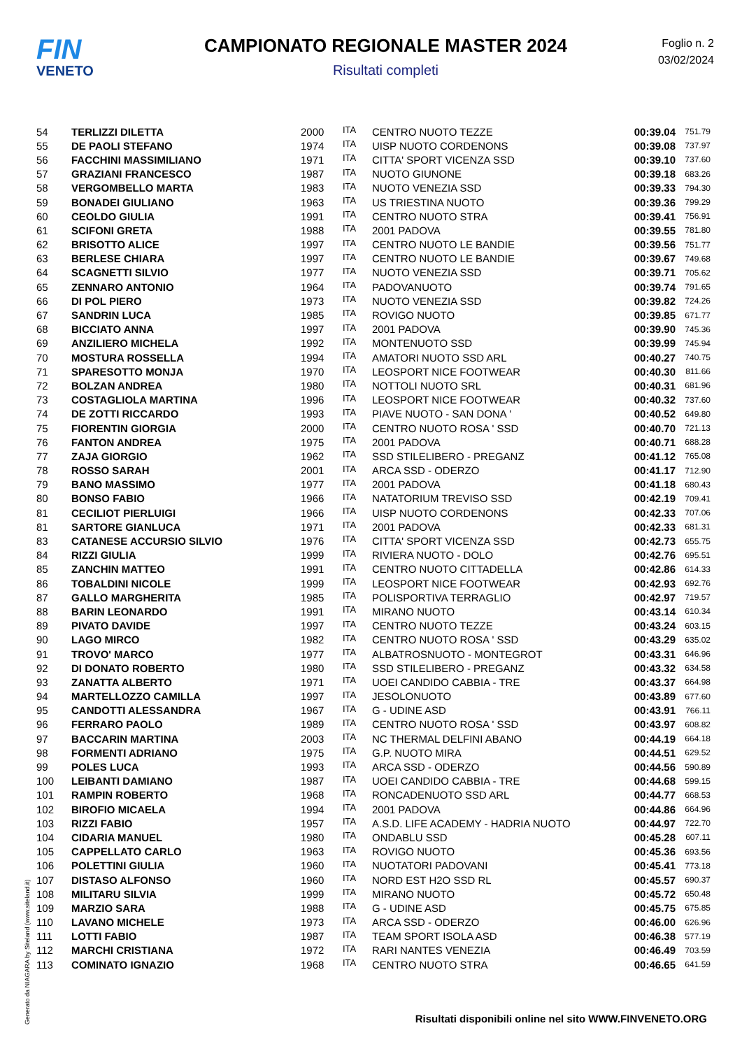FIN
VENETO
CAMPIONATO REGIONALE MASTER 2024
Risultati completi
Foglio n. 2
03/02/2024
| 54 | TERLIZZI DILETTA | 2000 | ITA | CENTRO NUOTO TEZZE | 00:39.04 | 751.79 |
| 55 | DE PAOLI STEFANO | 1974 | ITA | UISP NUOTO CORDENONS | 00:39.08 | 737.97 |
| 56 | FACCHINI MASSIMILIANO | 1971 | ITA | CITTA' SPORT VICENZA SSD | 00:39.10 | 737.60 |
| 57 | GRAZIANI FRANCESCO | 1987 | ITA | NUOTO GIUNONE | 00:39.18 | 683.26 |
| 58 | VERGOMBELLO MARTA | 1983 | ITA | NUOTO VENEZIA SSD | 00:39.33 | 794.30 |
| 59 | BONADEI GIULIANO | 1963 | ITA | US TRIESTINA NUOTO | 00:39.36 | 799.29 |
| 60 | CEOLDO GIULIA | 1991 | ITA | CENTRO NUOTO STRA | 00:39.41 | 756.91 |
| 61 | SCIFONI GRETA | 1988 | ITA | 2001 PADOVA | 00:39.55 | 781.80 |
| 62 | BRISOTTO ALICE | 1997 | ITA | CENTRO NUOTO LE BANDIE | 00:39.56 | 751.77 |
| 63 | BERLESE CHIARA | 1997 | ITA | CENTRO NUOTO LE BANDIE | 00:39.67 | 749.68 |
| 64 | SCAGNETTI SILVIO | 1977 | ITA | NUOTO VENEZIA SSD | 00:39.71 | 705.62 |
| 65 | ZENNARO ANTONIO | 1964 | ITA | PADOVANUOTO | 00:39.74 | 791.65 |
| 66 | DI POL PIERO | 1973 | ITA | NUOTO VENEZIA SSD | 00:39.82 | 724.26 |
| 67 | SANDRIN LUCA | 1985 | ITA | ROVIGO NUOTO | 00:39.85 | 671.77 |
| 68 | BICCIATO ANNA | 1997 | ITA | 2001 PADOVA | 00:39.90 | 745.36 |
| 69 | ANZILIERO MICHELA | 1992 | ITA | MONTENUOTO SSD | 00:39.99 | 745.94 |
| 70 | MOSTURA ROSSELLA | 1994 | ITA | AMATORI NUOTO SSD ARL | 00:40.27 | 740.75 |
| 71 | SPARESOTTO MONJA | 1970 | ITA | LEOSPORT NICE FOOTWEAR | 00:40.30 | 811.66 |
| 72 | BOLZAN ANDREA | 1980 | ITA | NOTTOLI NUOTO SRL | 00:40.31 | 681.96 |
| 73 | COSTAGLIOLA MARTINA | 1996 | ITA | LEOSPORT NICE FOOTWEAR | 00:40.32 | 737.60 |
| 74 | DE ZOTTI RICCARDO | 1993 | ITA | PIAVE NUOTO - SAN DONA ' | 00:40.52 | 649.80 |
| 75 | FIORENTIN GIORGIA | 2000 | ITA | CENTRO NUOTO ROSA ' SSD | 00:40.70 | 721.13 |
| 76 | FANTON ANDREA | 1975 | ITA | 2001 PADOVA | 00:40.71 | 688.28 |
| 77 | ZAJA GIORGIO | 1962 | ITA | SSD STILELIBERO - PREGANZ | 00:41.12 | 765.08 |
| 78 | ROSSO SARAH | 2001 | ITA | ARCA SSD - ODERZO | 00:41.17 | 712.90 |
| 79 | BANO MASSIMO | 1977 | ITA | 2001 PADOVA | 00:41.18 | 680.43 |
| 80 | BONSO FABIO | 1966 | ITA | NATATORIUM TREVISO SSD | 00:42.19 | 709.41 |
| 81 | CECILIOT PIERLUIGI | 1966 | ITA | UISP NUOTO CORDENONS | 00:42.33 | 707.06 |
| 81 | SARTORE GIANLUCA | 1971 | ITA | 2001 PADOVA | 00:42.33 | 681.31 |
| 83 | CATANESE ACCURSIO SILVIO | 1976 | ITA | CITTA' SPORT VICENZA SSD | 00:42.73 | 655.75 |
| 84 | RIZZI GIULIA | 1999 | ITA | RIVIERA NUOTO - DOLO | 00:42.76 | 695.51 |
| 85 | ZANCHIN MATTEO | 1991 | ITA | CENTRO NUOTO CITTADELLA | 00:42.86 | 614.33 |
| 86 | TOBALDINI NICOLE | 1999 | ITA | LEOSPORT NICE FOOTWEAR | 00:42.93 | 692.76 |
| 87 | GALLO MARGHERITA | 1985 | ITA | POLISPORTIVA TERRAGLIO | 00:42.97 | 719.57 |
| 88 | BARIN LEONARDO | 1991 | ITA | MIRANO NUOTO | 00:43.14 | 610.34 |
| 89 | PIVATO DAVIDE | 1997 | ITA | CENTRO NUOTO TEZZE | 00:43.24 | 603.15 |
| 90 | LAGO MIRCO | 1982 | ITA | CENTRO NUOTO ROSA ' SSD | 00:43.29 | 635.02 |
| 91 | TROVO' MARCO | 1977 | ITA | ALBATROSNUOTO - MONTEGROT | 00:43.31 | 646.96 |
| 92 | DI DONATO ROBERTO | 1980 | ITA | SSD STILELIBERO - PREGANZ | 00:43.32 | 634.58 |
| 93 | ZANATTA ALBERTO | 1971 | ITA | UOEI CANDIDO CABBIA - TRE | 00:43.37 | 664.98 |
| 94 | MARTELLOZZO CAMILLA | 1997 | ITA | JESOLONUOTO | 00:43.89 | 677.60 |
| 95 | CANDOTTI ALESSANDRA | 1967 | ITA | G - UDINE ASD | 00:43.91 | 766.11 |
| 96 | FERRARO PAOLO | 1989 | ITA | CENTRO NUOTO ROSA ' SSD | 00:43.97 | 608.82 |
| 97 | BACCARIN MARTINA | 2003 | ITA | NC THERMAL DELFINI ABANO | 00:44.19 | 664.18 |
| 98 | FORMENTI ADRIANO | 1975 | ITA | G.P. NUOTO MIRA | 00:44.51 | 629.52 |
| 99 | POLES LUCA | 1993 | ITA | ARCA SSD - ODERZO | 00:44.56 | 590.89 |
| 100 | LEIBANTI DAMIANO | 1987 | ITA | UOEI CANDIDO CABBIA - TRE | 00:44.68 | 599.15 |
| 101 | RAMPIN ROBERTO | 1968 | ITA | RONCADENUOTO SSD ARL | 00:44.77 | 668.53 |
| 102 | BIROFIO MICAELA | 1994 | ITA | 2001 PADOVA | 00:44.86 | 664.96 |
| 103 | RIZZI FABIO | 1957 | ITA | A.S.D. LIFE ACADEMY - HADRIA NUOTO | 00:44.97 | 722.70 |
| 104 | CIDARIA MANUEL | 1980 | ITA | ONDABLU SSD | 00:45.28 | 607.11 |
| 105 | CAPPELLATO CARLO | 1963 | ITA | ROVIGO NUOTO | 00:45.36 | 693.56 |
| 106 | POLETTINI GIULIA | 1960 | ITA | NUOTATORI PADOVANI | 00:45.41 | 773.18 |
| 107 | DISTASO ALFONSO | 1960 | ITA | NORD EST H2O SSD RL | 00:45.57 | 690.37 |
| 108 | MILITARU SILVIA | 1999 | ITA | MIRANO NUOTO | 00:45.72 | 650.48 |
| 109 | MARZIO SARA | 1988 | ITA | G - UDINE ASD | 00:45.75 | 675.85 |
| 110 | LAVANO MICHELE | 1973 | ITA | ARCA SSD - ODERZO | 00:46.00 | 626.96 |
| 111 | LOTTI FABIO | 1987 | ITA | TEAM SPORT ISOLA ASD | 00:46.38 | 577.19 |
| 112 | MARCHI CRISTIANA | 1972 | ITA | RARI NANTES VENEZIA | 00:46.49 | 703.59 |
| 113 | COMINATO IGNAZIO | 1968 | ITA | CENTRO NUOTO STRA | 00:46.65 | 641.59 |
Generato da NIAGARA by Siteland (www.siteland.it)
Risultati disponibili online nel sito WWW.FINVENETO.ORG